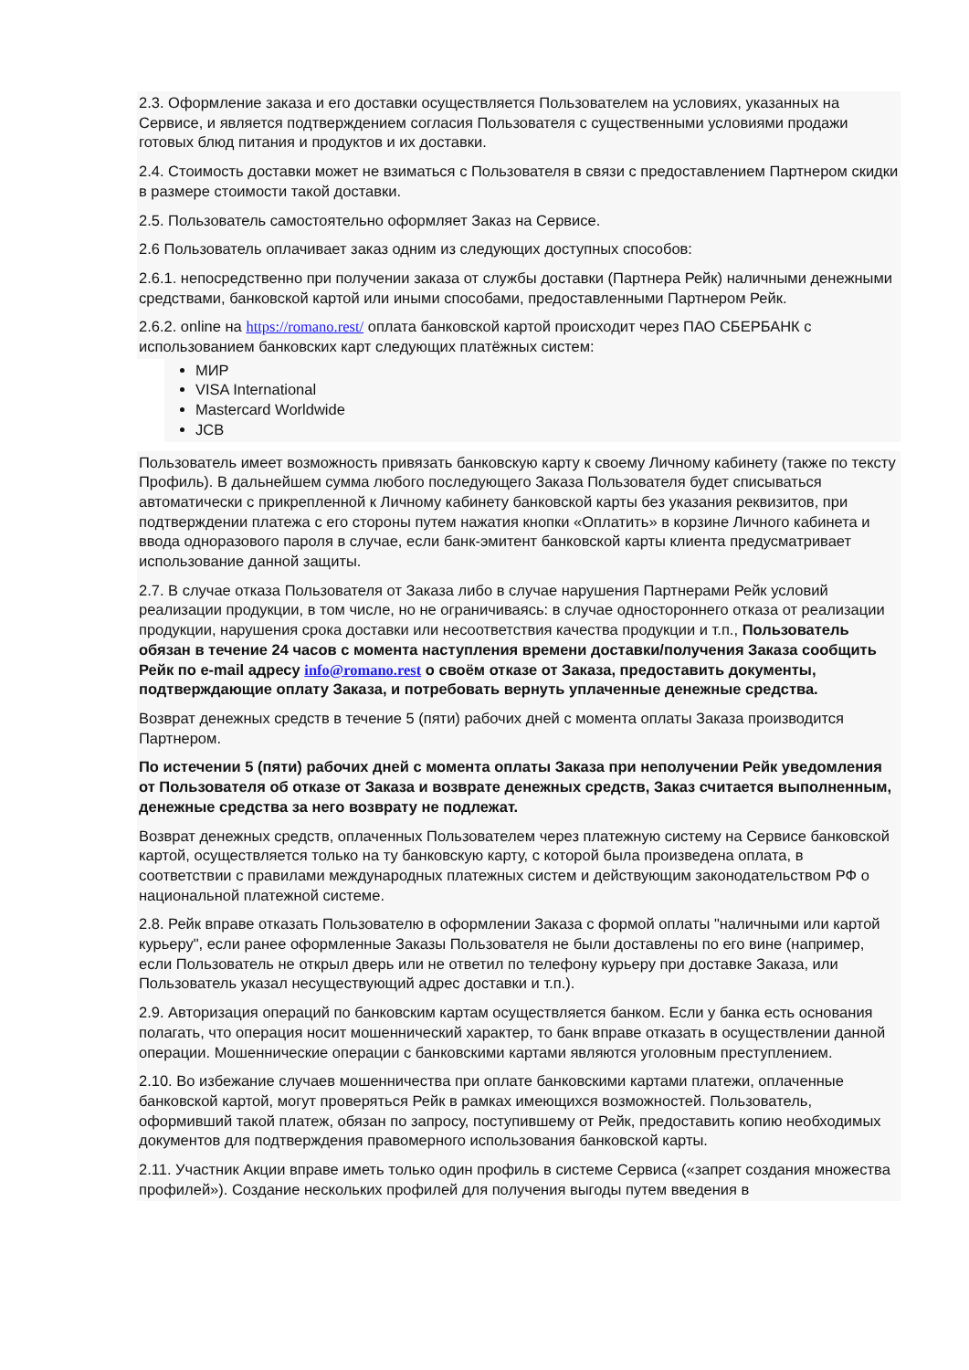2.3. Оформление заказа и его доставки осуществляется Пользователем на условиях, указанных на Сервисе, и является подтверждением согласия Пользователя с существенными условиями продажи готовых блюд питания и продуктов и их доставки.
2.4. Стоимость доставки может не взиматься с Пользователя в связи с предоставлением Партнером скидки в размере стоимости такой доставки.
2.5. Пользователь самостоятельно оформляет Заказ на Сервисе.
2.6 Пользователь оплачивает заказ одним из следующих доступных способов:
2.6.1. непосредственно при получении заказа от службы доставки (Партнера Рейк) наличными денежными средствами, банковской картой или иными способами, предоставленными Партнером Рейк.
2.6.2. online на https://romano.rest/ оплата банковской картой происходит через ПАО СБЕРБАНК с использованием банковских карт следующих платёжных систем:
МИР
VISA International
Mastercard Worldwide
JCB
Пользователь имеет возможность привязать банковскую карту к своему Личному кабинету (также по тексту Профиль). В дальнейшем сумма любого последующего Заказа Пользователя будет списываться автоматически с прикрепленной к Личному кабинету банковской карты без указания реквизитов, при подтверждении платежа с его стороны путем нажатия кнопки «Оплатить» в корзине Личного кабинета и ввода одноразового пароля в случае, если банк-эмитент банковской карты клиента предусматривает использование данной защиты.
2.7. В случае отказа Пользователя от Заказа либо в случае нарушения Партнерами Рейк условий реализации продукции, в том числе, но не ограничиваясь: в случае одностороннего отказа от реализации продукции, нарушения срока доставки или несоответствия качества продукции и т.п., Пользователь обязан в течение 24 часов с момента наступления времени доставки/получения Заказа сообщить Рейк по e-mail адресу info@romano.rest о своём отказе от Заказа, предоставить документы, подтверждающие оплату Заказа, и потребовать вернуть уплаченные денежные средства.
Возврат денежных средств в течение 5 (пяти) рабочих дней с момента оплаты Заказа производится Партнером.
По истечении 5 (пяти) рабочих дней с момента оплаты Заказа при неполучении Рейк уведомления от Пользователя об отказе от Заказа и возврате денежных средств, Заказ считается выполненным, денежные средства за него возврату не подлежат.
Возврат денежных средств, оплаченных Пользователем через платежную систему на Сервисе банковской картой, осуществляется только на ту банковскую карту, с которой была произведена оплата, в соответствии с правилами международных платежных систем и действующим законодательством РФ о национальной платежной системе.
2.8. Рейк вправе отказать Пользователю в оформлении Заказа с формой оплаты "наличными или картой курьеру", если ранее оформленные Заказы Пользователя не были доставлены по его вине (например, если Пользователь не открыл дверь или не ответил по телефону курьеру при доставке Заказа, или Пользователь указал несуществующий адрес доставки и т.п.).
2.9. Авторизация операций по банковским картам осуществляется банком. Если у банка есть основания полагать, что операция носит мошеннический характер, то банк вправе отказать в осуществлении данной операции. Мошеннические операции с банковскими картами являются уголовным преступлением.
2.10. Во избежание случаев мошенничества при оплате банковскими картами платежи, оплаченные банковской картой, могут проверяться Рейк в рамках имеющихся возможностей. Пользователь, оформивший такой платеж, обязан по запросу, поступившему от Рейк, предоставить копию необходимых документов для подтверждения правомерного использования банковской карты.
2.11. Участник Акции вправе иметь только один профиль в системе Сервиса («запрет создания множества профилей»). Создание нескольких профилей для получения выгоды путем введения в